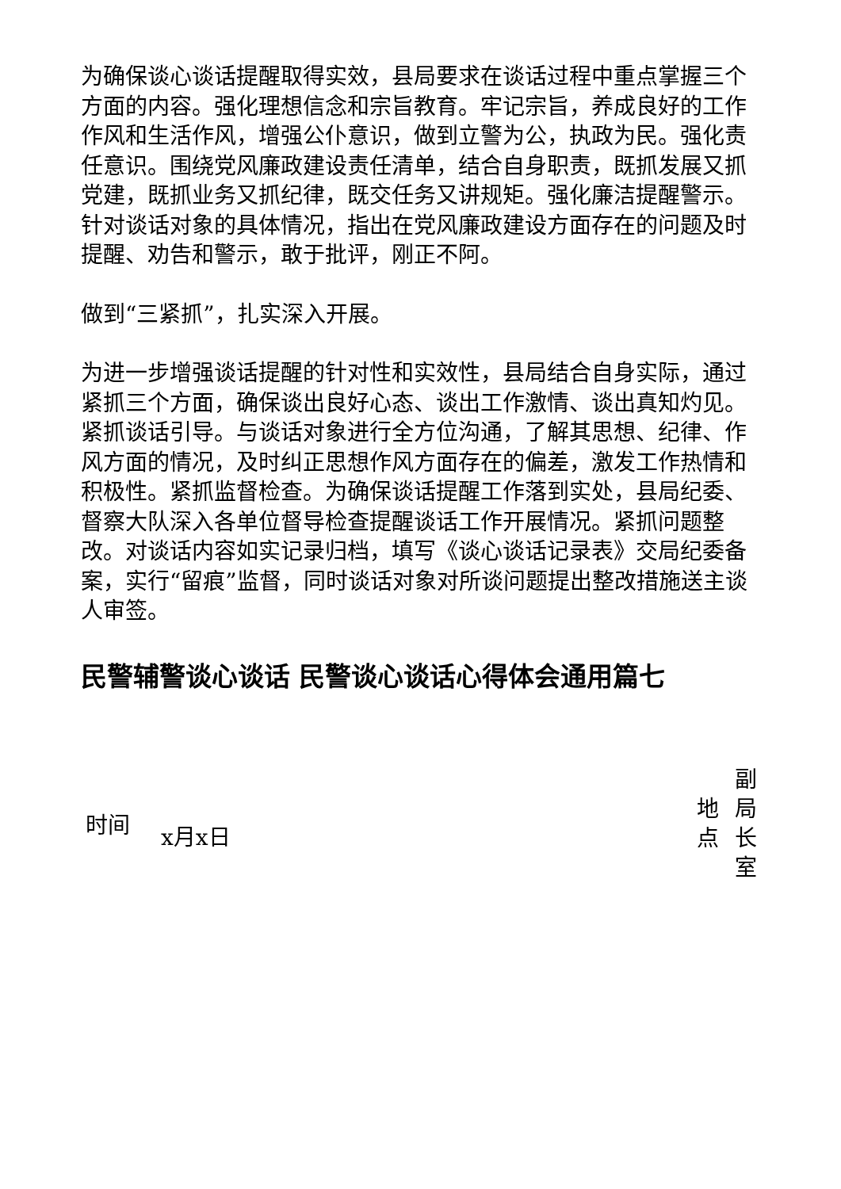为确保谈心谈话提醒取得实效，县局要求在谈话过程中重点掌握三个方面的内容。强化理想信念和宗旨教育。牢记宗旨，养成良好的工作作风和生活作风，增强公仆意识，做到立警为公，执政为民。强化责任意识。围绕党风廉政建设责任清单，结合自身职责，既抓发展又抓党建，既抓业务又抓纪律，既交任务又讲规矩。强化廉洁提醒警示。针对谈话对象的具体情况，指出在党风廉政建设方面存在的问题及时提醒、劝告和警示，敢于批评，刚正不阿。
做到“三紧抓”，扎实深入开展。
为进一步增强谈话提醒的针对性和实效性，县局结合自身实际，通过紧抓三个方面，确保谈出良好心态、谈出工作激情、谈出真知灼见。紧抓谈话引导。与谈话对象进行全方位沟通，了解其思想、纪律、作风方面的情况，及时纠正思想作风方面存在的偏差，激发工作热情和积极性。紧抓监督检查。为确保谈话提醒工作落到实处，县局纪委、督察大队深入各单位督导检查提醒谈话工作开展情况。紧抓问题整改。对谈话内容如实记录归档，填写《谈心谈话记录表》交局纪委备案，实行“留痕”监督，同时谈话对象对所谈问题提出整改措施送主谈人审签。
民警辅警谈心谈话 民警谈心谈话心得体会通用篇七
| 时间 | x月x日 | 地 点 | 副 局 长 室 |